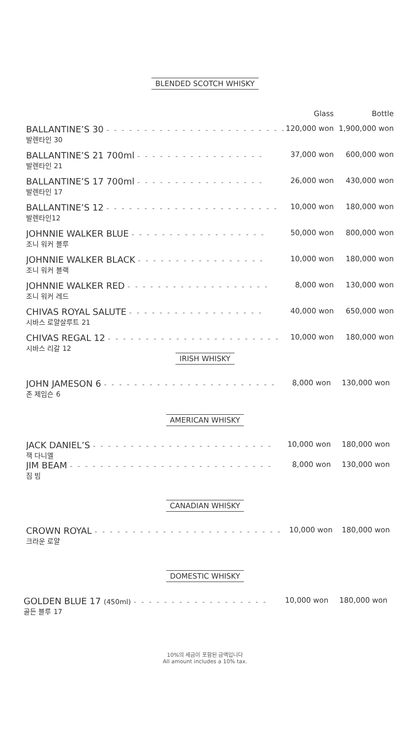BLENDED SCOTCH WHISKY
| | Glass | Bottle |
| --- | --- | --- |
| BALLANTINE’S 30 - - - - - - - - - - - - - - - - - - - - - - - - 발렌타인 30 | 120,000 won | 1,900,000 won |
| BALLANTINE’S 21 700ml - - - - - - - - - - - - - - - - - 발렌타인 21 | 37,000 won | 600,000 won |
| BALLANTINE’S 17 700ml - - - - - - - - - - - - - - - - - 발렌타인 17 | 26,000 won | 430,000 won |
| BALLANTINE’S 12 - - - - - - - - - - - - - - - - - - - - - - - 발렌타인12 | 10,000 won | 180,000 won |
| JOHNNIE WALKER BLUE - - - - - - - - - - - - - - - - - - 조니 워커 블루 | 50,000 won | 800,000 won |
| JOHNNIE WALKER BLACK - - - - - - - - - - - - - - - - - 조니 워커 블랙 | 10,000 won | 180,000 won |
| JOHNNIE WALKER RED - - - - - - - - - - - - - - - - - - - 조니 워커 레드 | 8,000 won | 130,000 won |
| CHIVAS ROYAL SALUTE - - - - - - - - - - - - - - - - - - 시바스 로얄살루트 21 | 40,000 won | 650,000 won |
| CHIVAS REGAL 12 - - - - - - - - - - - - - - - - - - - - - - - 시바스 리갈 12 | 10,000 won | 180,000 won |
IRISH WHISKY
| JOHN JAMESON 6 - - - - - - - - - - - - - - - - - - - - - - - 존 제임슨 6 | 8,000 won | 130,000 won |
AMERICAN WHISKY
| JACK DANIEL’S - - - - - - - - - - - - - - - - - - - - - - - - 잭 다니엘 | 10,000 won | 180,000 won |
| JIM BEAM - - - - - - - - - - - - - - - - - - - - - - - - - - - 짐 빔 | 8,000 won | 130,000 won |
CANADIAN WHISKY
| CROWN ROYAL - - - - - - - - - - - - - - - - - - - - - - - - - 크라운 로얄 | 10,000 won | 180,000 won |
DOMESTIC WHISKY
| GOLDEN BLUE 17 (450ml) - - - - - - - - - - - - - - - - - - 골든 블루 17 | 10,000 won | 180,000 won |
10%의 세금이 포함된 금액입니다
All amount includes a 10% tax.